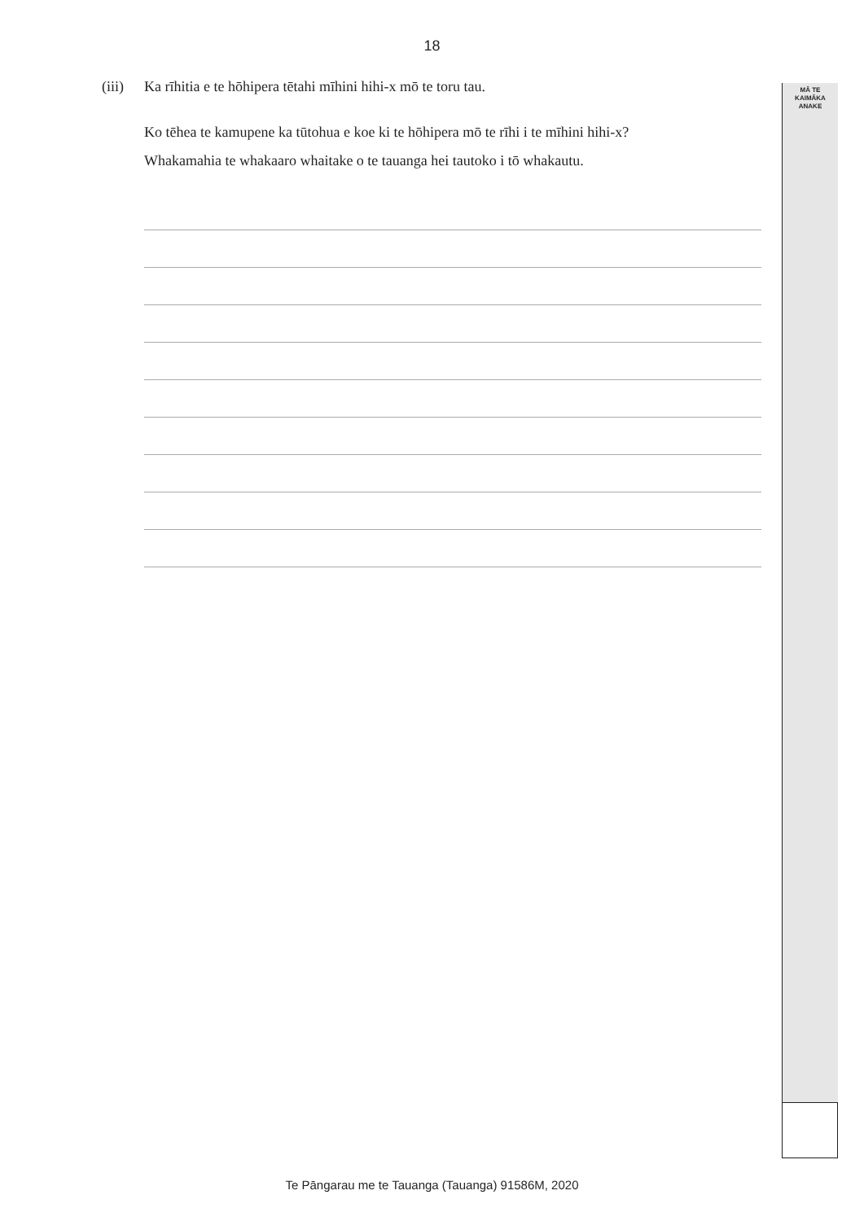18
MĀ TE
KAIMĀKA
ANAKE
(iii) Ka rīhitia e te hōhipera tētahi mīhini hihi-x mō te toru tau.
Ko tēhea te kamupene ka tūtohua e koe ki te hōhipera mō te rīhi i te mīhini hihi-x?
Whakamahia te whakaaro whaitake o te tauanga hei tautoko i tō whakautu.
Te Pāngarau me te Tauanga (Tauanga) 91586M, 2020